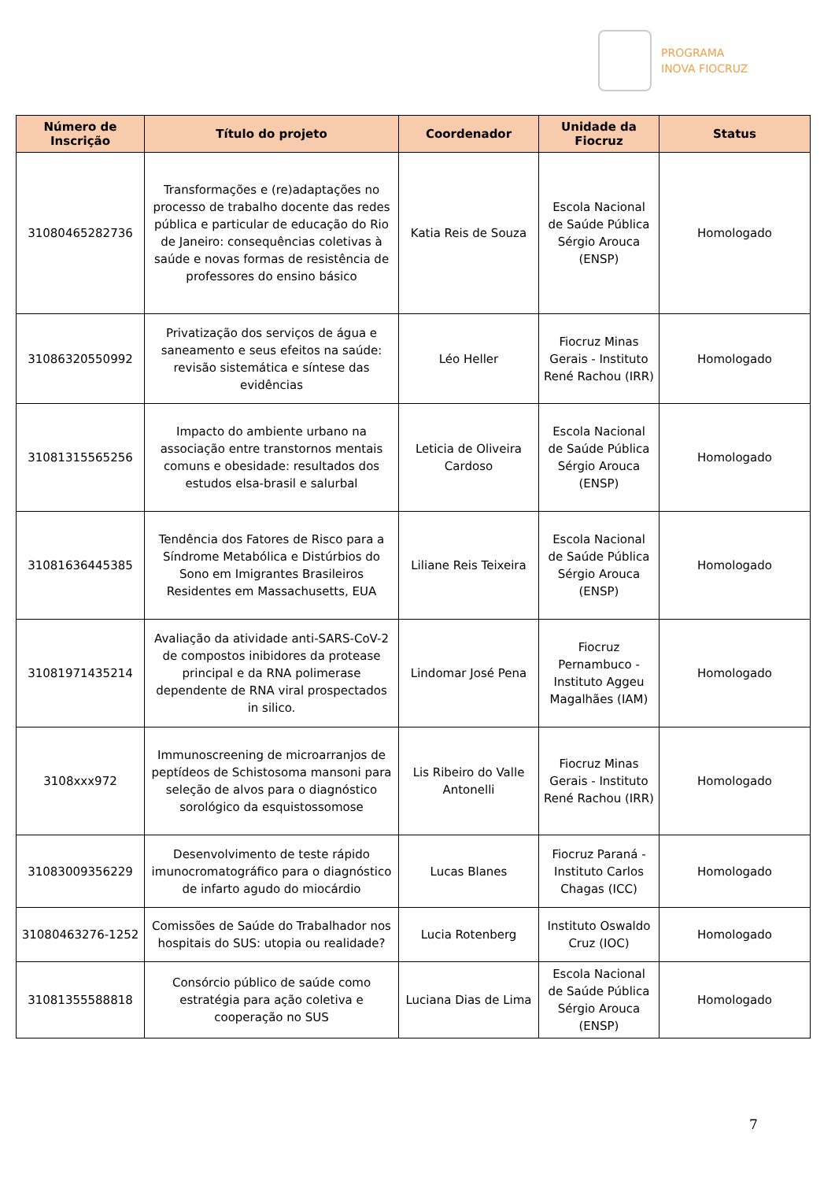PROGRAMA
INOVA FIOCRUZ
| Número de Inscrição | Título do projeto | Coordenador | Unidade da Fiocruz | Status |
| --- | --- | --- | --- | --- |
| 31080465282736 | Transformações e (re)adaptações no processo de trabalho docente das redes pública e particular de educação do Rio de Janeiro: consequências coletivas à saúde e novas formas de resistência de professores do ensino básico | Katia Reis de Souza | Escola Nacional de Saúde Pública Sérgio Arouca (ENSP) | Homologado |
| 31086320550992 | Privatização dos serviços de água e saneamento e seus efeitos na saúde: revisão sistemática e síntese das evidências | Léo Heller | Fiocruz Minas Gerais - Instituto René Rachou (IRR) | Homologado |
| 31081315565256 | Impacto do ambiente urbano na associação entre transtornos mentais comuns e obesidade: resultados dos estudos elsa-brasil e salurbal | Leticia de Oliveira Cardoso | Escola Nacional de Saúde Pública Sérgio Arouca (ENSP) | Homologado |
| 31081636445385 | Tendência dos Fatores de Risco para a Síndrome Metabólica e Distúrbios do Sono em Imigrantes Brasileiros Residentes em Massachusetts, EUA | Liliane Reis Teixeira | Escola Nacional de Saúde Pública Sérgio Arouca (ENSP) | Homologado |
| 31081971435214 | Avaliação da atividade anti-SARS-CoV-2 de compostos inibidores da protease principal e da RNA polimerase dependente de RNA viral prospectados in silico. | Lindomar José Pena | Fiocruz Pernambuco - Instituto Aggeu Magalhães (IAM) | Homologado |
| 3108xxx972 | Immunoscreening de microarranjos de peptídeos de Schistosoma mansoni para seleção de alvos para o diagnóstico sorológico da esquistossomose | Lis Ribeiro do Valle Antonelli | Fiocruz Minas Gerais - Instituto René Rachou (IRR) | Homologado |
| 31083009356229 | Desenvolvimento de teste rápido imunocromatográfico para o diagnóstico de infarto agudo do miocárdio | Lucas Blanes | Fiocruz Paraná - Instituto Carlos Chagas (ICC) | Homologado |
| 31080463276-1252 | Comissões de Saúde do Trabalhador nos hospitais do SUS: utopia ou realidade? | Lucia Rotenberg | Instituto Oswaldo Cruz (IOC) | Homologado |
| 31081355588818 | Consórcio público de saúde como estratégia para ação coletiva e cooperação no SUS | Luciana Dias de Lima | Escola Nacional de Saúde Pública Sérgio Arouca (ENSP) | Homologado |
7